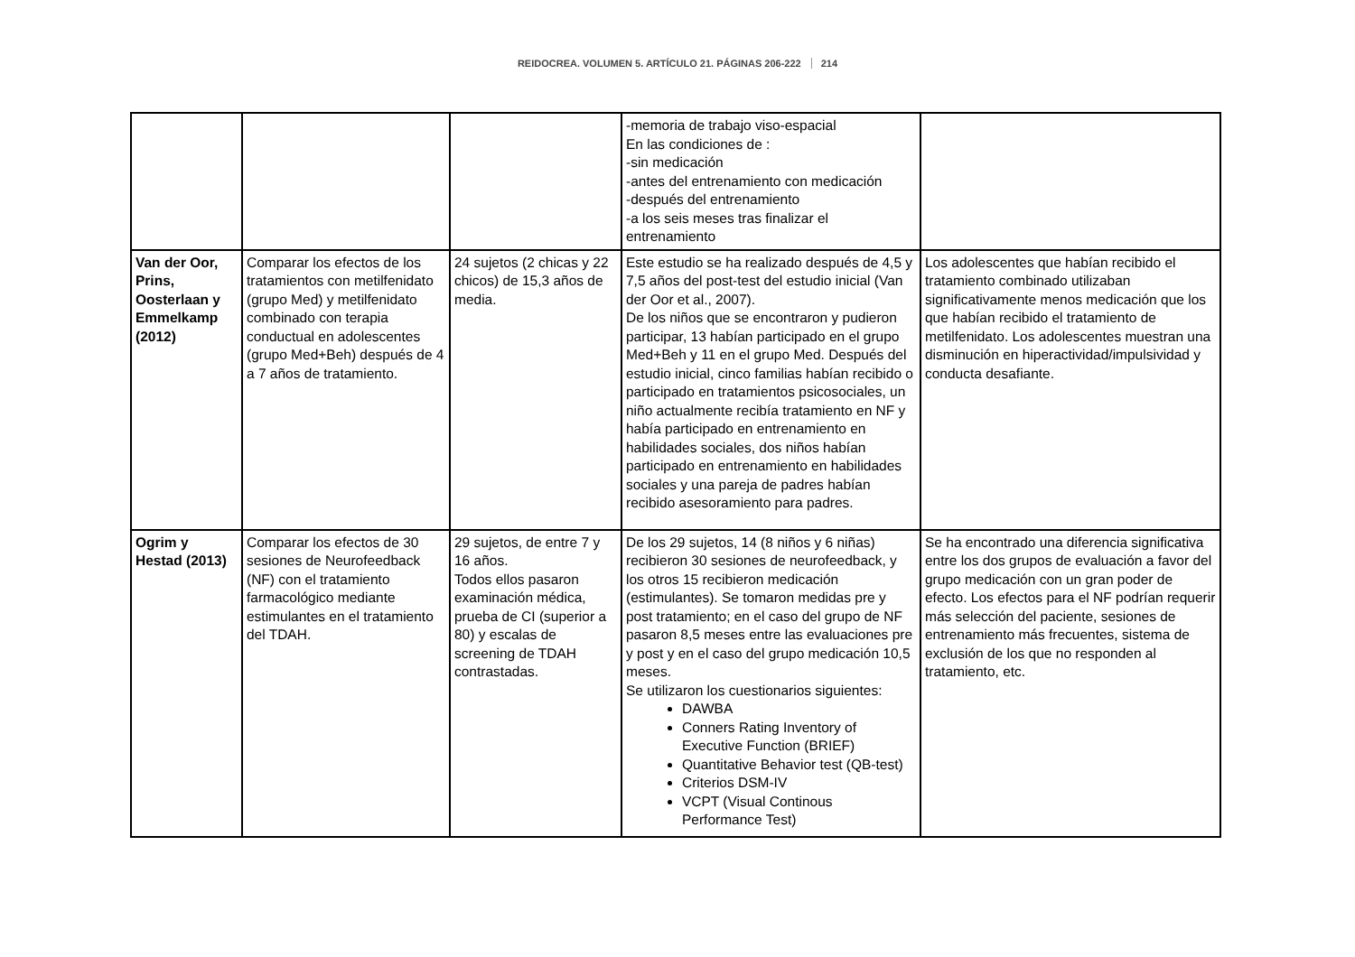REIDOCREA. VOLUMEN 5. ARTÍCULO 21. PÁGINAS 206-222 214
| | | | -memoria de trabajo viso-espacial En las condiciones de : -sin medicación -antes del entrenamiento con medicación -después del entrenamiento -a los seis meses tras finalizar el entrenamiento | |
| Van der Oor, Prins, Oosterlaan y Emmelkamp (2012) | Comparar los efectos de los tratamientos con metilfenidato (grupo Med) y metilfenidato combinado con terapia conductual en adolescentes (grupo Med+Beh) después de 4 a 7 años de tratamiento. | 24 sujetos (2 chicas y 22 chicos) de 15,3 años de media. | Este estudio se ha realizado después de 4,5 y 7,5 años del post-test del estudio inicial (Van der Oor et al., 2007). De los niños que se encontraron y pudieron participar, 13 habían participado en el grupo Med+Beh y 11 en el grupo Med. Después del estudio inicial, cinco familias habían recibido o participado en tratamientos psicosociales, un niño actualmente recibía tratamiento en NF y había participado en entrenamiento en habilidades sociales, dos niños habían participado en entrenamiento en habilidades sociales y una pareja de padres habían recibido asesoramiento para padres. | Los adolescentes que habían recibido el tratamiento combinado utilizaban significativamente menos medicación que los que habían recibido el tratamiento de metilfenidato. Los adolescentes muestran una disminución en hiperactividad/impulsividad y conducta desafiante. |
| Ogrim y Hestad (2013) | Comparar los efectos de 30 sesiones de Neurofeedback (NF) con el tratamiento farmacológico mediante estimulantes en el tratamiento del TDAH. | 29 sujetos, de entre 7 y 16 años. Todos ellos pasaron examinación médica, prueba de CI (superior a 80) y escalas de screening de TDAH contrastadas. | De los 29 sujetos, 14 (8 niños y 6 niñas) recibieron 30 sesiones de neurofeedback, y los otros 15 recibieron medicación (estimulantes). Se tomaron medidas pre y post tratamiento; en el caso del grupo de NF pasaron 8,5 meses entre las evaluaciones pre y post y en el caso del grupo medicación 10,5 meses. Se utilizaron los cuestionarios siguientes: DAWBA Conners Rating Inventory of Executive Function (BRIEF) Quantitative Behavior test (QB-test) Criterios DSM-IV VCPT (Visual Continous Performance Test) | Se ha encontrado una diferencia significativa entre los dos grupos de evaluación a favor del grupo medicación con un gran poder de efecto. Los efectos para el NF podrían requerir más selección del paciente, sesiones de entrenamiento más frecuentes, sistema de exclusión de los que no responden al tratamiento, etc. |